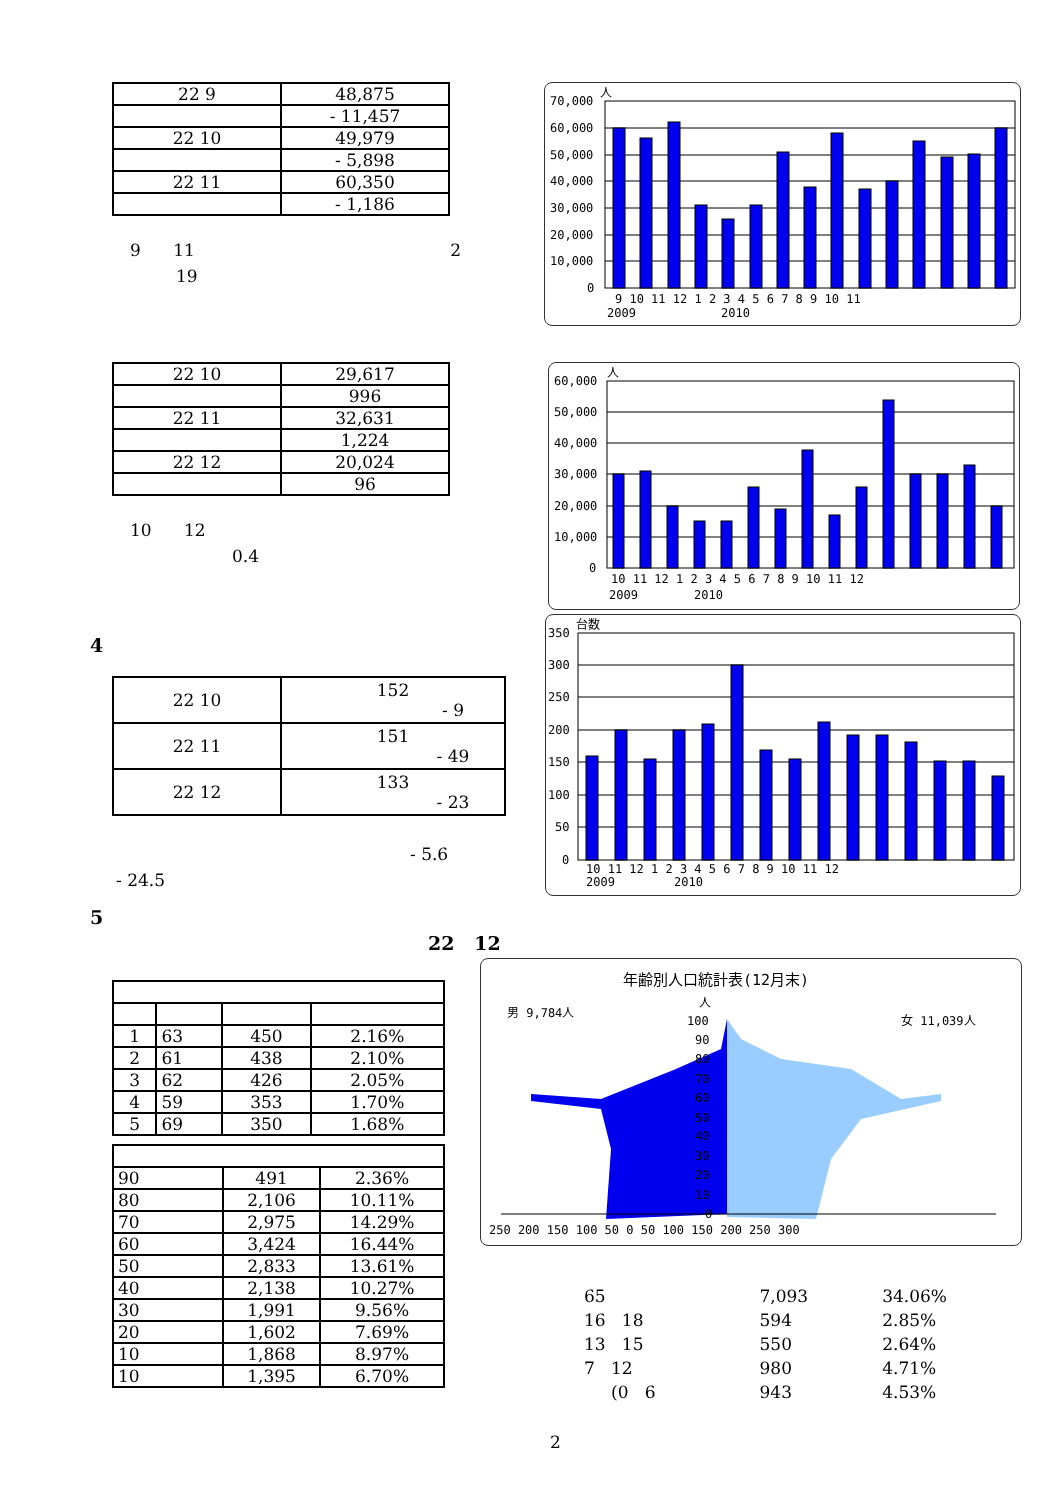| 22 9 | 48,875 |
| | - 11,457 |
| 22 10 | 49,979 |
| | - 5,898 |
| 22 11 | 60,350 |
| | - 1,186 |
9 11 2
19
人
70,000
60,000
50,000
40,000
30,000
20,000
10,000
0
9 10 11 12 1 2 3 4 5 6 7 8 9 10 11
2009
2010
| 22 10 | 29,617 |
| | 996 |
| 22 11 | 32,631 |
| | 1,224 |
| 22 12 | 20,024 |
| | 96 |
10 12
0.4
人
60,000
50,000
40,000
30,000
20,000
10,000
0
10 11 12 1 2 3 4 5 6 7 8 9 10 11 12
2009
2010
4
| 22 10 | 152 - 9 |
| 22 11 | 151 - 49 |
| 22 12 | 133 - 23 |
- 5.6
- 24.5
台数
350
300
250
200
150
100
50
0
10 11 12 1 2 3 4 5 6 7 8 9 10 11 12
2009
2010
5
22 12
| 1 | 63 | 450 | 2.16% |
| 2 | 61 | 438 | 2.10% |
| 3 | 62 | 426 | 2.05% |
| 4 | 59 | 353 | 1.70% |
| 5 | 69 | 350 | 1.68% |
| 90 | 491 | 2.36% |
| 80 | 2,106 | 10.11% |
| 70 | 2,975 | 14.29% |
| 60 | 3,424 | 16.44% |
| 50 | 2,833 | 13.61% |
| 40 | 2,138 | 10.27% |
| 30 | 1,991 | 9.56% |
| 20 | 1,602 | 7.69% |
| 10 | 1,868 | 8.97% |
| 10 | 1,395 | 6.70% |
年齢別人口統計表(12月末)
男 9,784人
女 11,039人
人
100
90
80
70
60
50
40
30
20
10
0
250 200 150 100 50 0 50 100 150 200 250 300
| 65 | 7,093 | 34.06% |
| 16 18 | 594 | 2.85% |
| 13 15 | 550 | 2.64% |
| 7 12 | 980 | 4.71% |
| (0 6 | 943 | 4.53% |
2